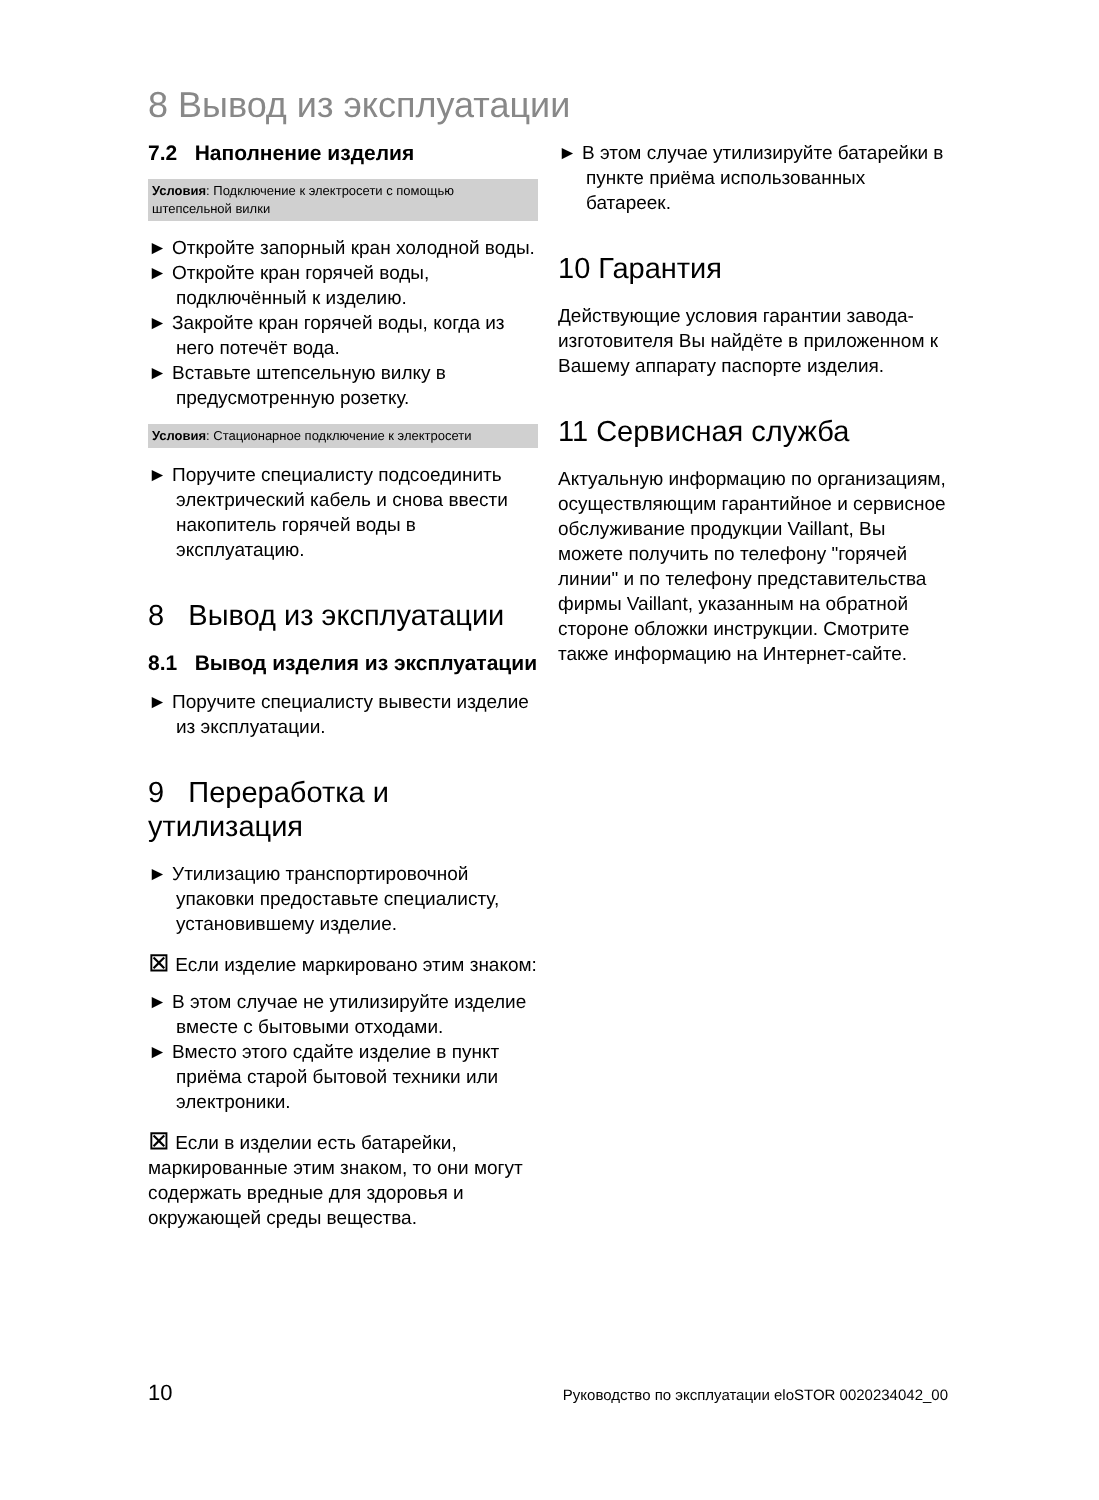8 Вывод из эксплуатации
7.2 Наполнение изделия
Условия: Подключение к электросети с помощью штепсельной вилки
► Откройте запорный кран холодной воды.
► Откройте кран горячей воды, подключённый к изделию.
► Закройте кран горячей воды, когда из него потечёт вода.
► Вставьте штепсельную вилку в предусмотренную розетку.
Условия: Стационарное подключение к электросети
► Поручите специалисту подсоединить электрический кабель и снова ввести накопитель горячей воды в эксплуатацию.
8 Вывод из эксплуатации
8.1 Вывод изделия из эксплуатации
► Поручите специалисту вывести изделие из эксплуатации.
9 Переработка и утилизация
► Утилизацию транспортировочной упаковки предоставьте специалисту, установившему изделие.
⊠ Если изделие маркировано этим знаком:
► В этом случае не утилизируйте изделие вместе с бытовыми отходами.
► Вместо этого сдайте изделие в пункт приёма старой бытовой техники или электроники.
⊠ Если в изделии есть батарейки, маркированные этим знаком, то они могут содержать вредные для здоровья и окружающей среды вещества.
► В этом случае утилизируйте батарейки в пункте приёма использованных батареек.
10 Гарантия
Действующие условия гарантии завода-изготовителя Вы найдёте в приложенном к Вашему аппарату паспорте изделия.
11 Сервисная служба
Актуальную информацию по организациям, осуществляющим гарантийное и сервисное обслуживание продукции Vaillant, Вы можете получить по телефону "горячей линии" и по телефону представительства фирмы Vaillant, указанным на обратной стороне обложки инструкции. Смотрите также информацию на Интернет-сайте.
10 Руководство по эксплуатации eloSTOR 0020234042_00